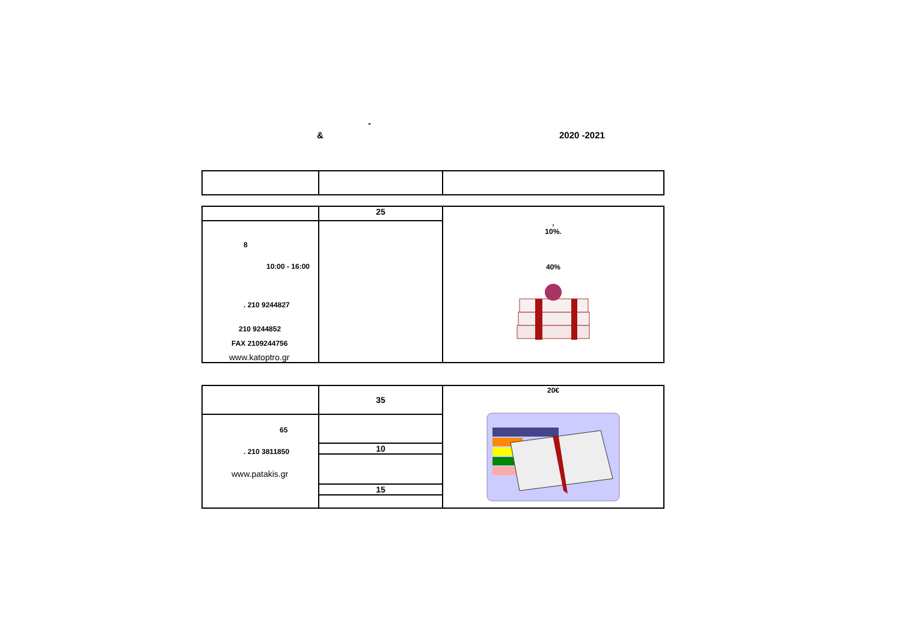-
& 2020 -2021
| | 25 | , 10%. 40% |
| 8 10:00 - 16:00 . 210 9244827 210 9244852 FAX 2109244756 www.katoptro.gr | | |
| | 35 | 20€ |
| 65 . 210 3811850 www.patakis.gr | | |
| | 10 | |
| | 15 | |